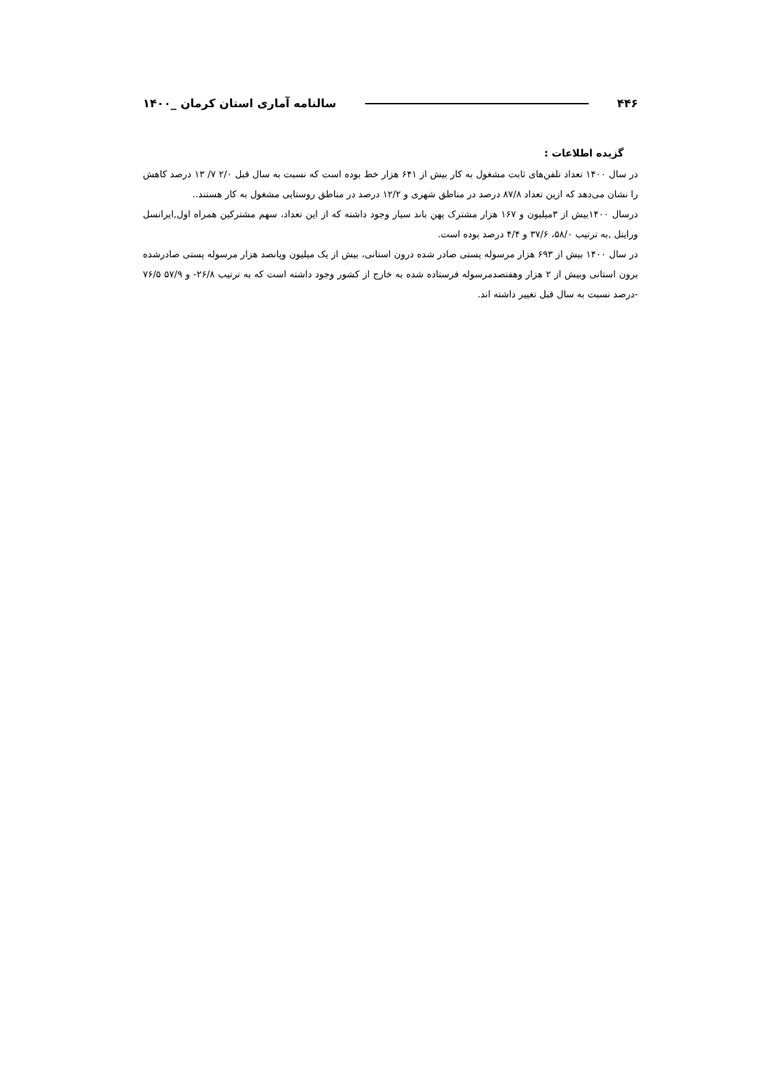۴۴۶ سالنامه آماری استان کرمان _۱۴۰۰
گزیده اطلاعات :
در سال ۱۴۰۰ تعداد تلفن‌های ثابت مشغول به کار بیش از ۶۴۱ هزار خط بوده است که نسبت به سال قبل ۲/۰ ۷/ ۱۳ درصد کاهش را نشان می‌دهد که ازین تعداد ۸۷/۸ درصد در مناطق شهری و ۱۲/۲ درصد در مناطق روستایی مشغول به کار هستند..
درسال ۱۴۰۰بیش از ۳میلیون و ۱۶۷ هزار مشترک پهن باند سیار وجود داشته که از این تعداد، سهم مشترکین همراه اول,ایرانسل ورایتل ,به ترتیب ۵۸/۰، ۳۷/۶ و ۴/۴ درصد بوده است.
در سال ۱۴۰۰ بیش از ۶۹۳ هزار مرسوله پستی صادر شده درون استانی، بیش از یک میلیون وپانصد هزار مرسوله پستی صادرشده برون استانی وبیش از ۲ هزار وهفتصدمرسوله فرستاده شده به خارج از کشور وجود داشته است که به ترتیب ۲۶/۸- و ۵۷/۹ ۷۶/۵ -درصد نسبت به سال قبل تغییر داشته اند.